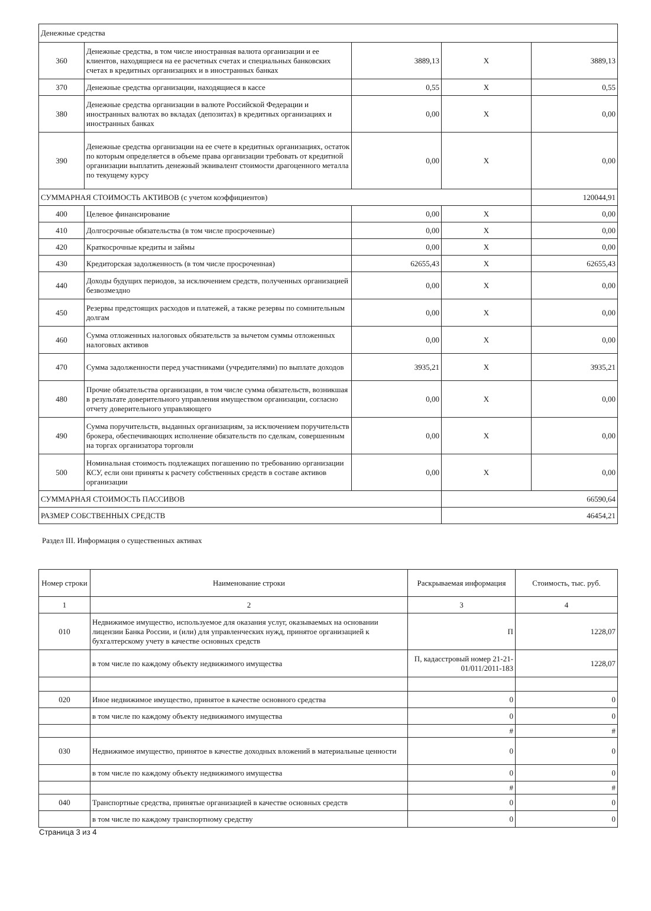| Денежные средства | | | | |
| 360 | Денежные средства, в том числе иностранная валюта организации и ее клиентов, находящиеся на ее расчетных счетах и специальных банковских счетах в кредитных организациях и в иностранных банках | 3889,13 | X | 3889,13 |
| 370 | Денежные средства организации, находящиеся в кассе | 0,55 | X | 0,55 |
| 380 | Денежные средства организации в валюте Российской Федерации и иностранных валютах во вкладах (депозитах) в кредитных организациях и иностранных банках | 0,00 | X | 0,00 |
| 390 | Денежные средства организации на ее счете в кредитных организациях, остаток по которым определяется в объеме права организации требовать от кредитной организации выплатить денежный эквивалент стоимости драгоценного металла по текущему курсу | 0,00 | X | 0,00 |
| СУММАРНАЯ СТОИМОСТЬ АКТИВОВ (с учетом коэффициентов) | | | | 120044,91 |
| 400 | Целевое финансирование | 0,00 | X | 0,00 |
| 410 | Долгосрочные обязательства (в том числе просроченные) | 0,00 | X | 0,00 |
| 420 | Краткосрочные кредиты и займы | 0,00 | X | 0,00 |
| 430 | Кредиторская задолженность (в том числе просроченная) | 62655,43 | X | 62655,43 |
| 440 | Доходы будущих периодов, за исключением средств, полученных организацией безвозмездно | 0,00 | X | 0,00 |
| 450 | Резервы предстоящих расходов и платежей, а также резервы по сомнительным долгам | 0,00 | X | 0,00 |
| 460 | Сумма отложенных налоговых обязательств за вычетом суммы отложенных налоговых активов | 0,00 | X | 0,00 |
| 470 | Сумма задолженности перед участниками (учредителями) по выплате доходов | 3935,21 | X | 3935,21 |
| 480 | Прочие обязательства организации, в том числе сумма обязательств, возникшая в результате доверительного управления имуществом организации, согласно отчету доверительного управляющего | 0,00 | X | 0,00 |
| 490 | Сумма поручительств, выданных организациям, за исключением поручительств брокера, обеспечивающих исполнение обязательств по сделкам, совершенным на торгах организатора торговли | 0,00 | X | 0,00 |
| 500 | Номинальная стоимость подлежащих погашению по требованию организации КСУ, если они приняты к расчету собственных средств в составе активов организации | 0,00 | X | 0,00 |
| СУММАРНАЯ СТОИМОСТЬ ПАССИВОВ | | | 66590,64 | |
| РАЗМЕР СОБСТВЕННЫХ СРЕДСТВ | | | 46454,21 | |
Раздел III. Информация о существенных активах
| Номер строки | Наименование строки | Раскрываемая информация | Стоимость, тыс. руб. |
| --- | --- | --- | --- |
| 1 | 2 | 3 | 4 |
| 010 | Недвижимое имущество, используемое для оказания услуг, оказываемых на основании лицензии Банка России, и (или) для управленческих нужд, принятое организацией к бухгалтерскому учету в качестве основных средств | П | 1228,07 |
| | в том числе по каждому объекту недвижимого имущества | П, кадасстровый номер 21-21-01/011/2011-183 | 1228,07 |
| 020 | Иное недвижимое имущество, принятое в качестве основного средства | 0 | 0 |
| | в том числе по каждому объекту недвижимого имущества | 0 | 0 |
| | | # | # |
| 030 | Недвижимое имущество, принятое в качестве доходных вложений в материальные ценности | 0 | 0 |
| | в том числе по каждому объекту недвижимого имущества | 0 | 0 |
| | | # | # |
| 040 | Транспортные средства, принятые организацией в качестве основных средств | 0 | 0 |
| | в том числе по каждому транспортному средству | 0 | 0 |
Страница 3 из 4